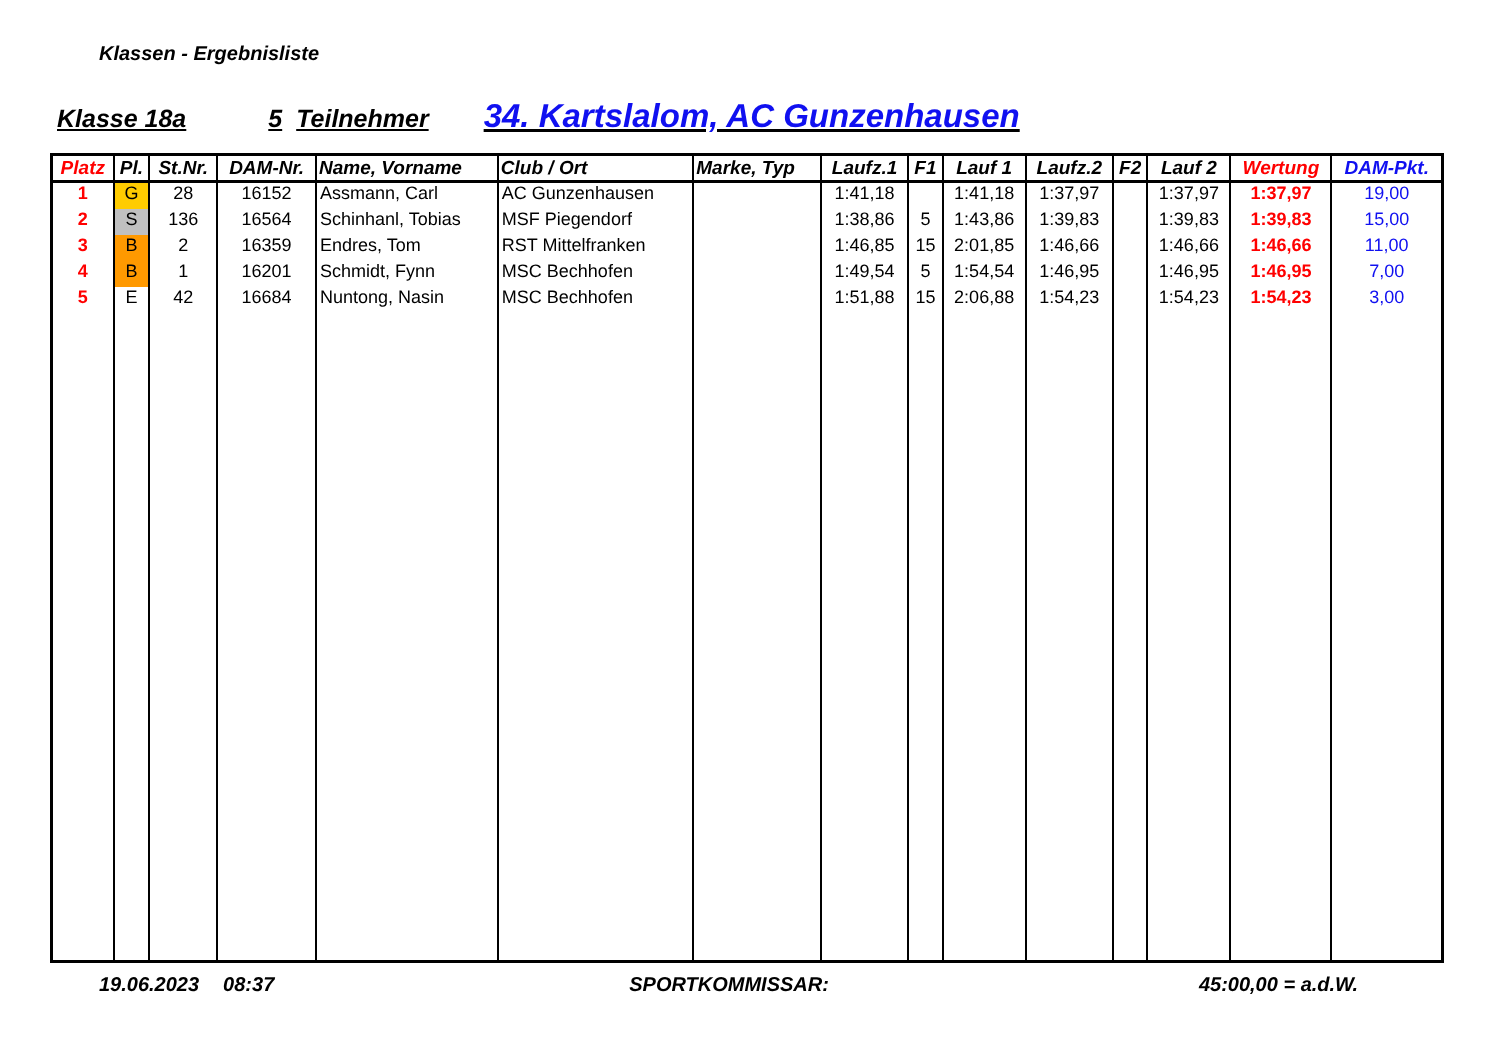Klassen - Ergebnisliste
Klasse 18a 5 Teilnehmer 34. Kartslalom, AC Gunzenhausen
| Platz | Pl. | St.Nr. | DAM-Nr. | Name, Vorname | Club / Ort | Marke, Typ | Laufz.1 | F1 | Lauf 1 | Laufz.2 | F2 | Lauf 2 | Wertung | DAM-Pkt. |
| --- | --- | --- | --- | --- | --- | --- | --- | --- | --- | --- | --- | --- | --- | --- |
| 1 | G | 28 | 16152 | Assmann, Carl | AC Gunzenhausen | | 1:41,18 | | 1:41,18 | 1:37,97 | | 1:37,97 | 1:37,97 | 19,00 |
| 2 | S | 136 | 16564 | Schinhanl, Tobias | MSF Piegendorf | | 1:38,86 | 5 | 1:43,86 | 1:39,83 | | 1:39,83 | 1:39,83 | 15,00 |
| 3 | B | 2 | 16359 | Endres, Tom | RST Mittelfranken | | 1:46,85 | 15 | 2:01,85 | 1:46,66 | | 1:46,66 | 1:46,66 | 11,00 |
| 4 | B | 1 | 16201 | Schmidt, Fynn | MSC Bechhofen | | 1:49,54 | 5 | 1:54,54 | 1:46,95 | | 1:46,95 | 1:46,95 | 7,00 |
| 5 | E | 42 | 16684 | Nuntong, Nasin | MSC Bechhofen | | 1:51,88 | 15 | 2:06,88 | 1:54,23 | | 1:54,23 | 1:54,23 | 3,00 |
19.06.2023 08:37 SPORTKOMMISSAR: 45:00,00 = a.d.W.